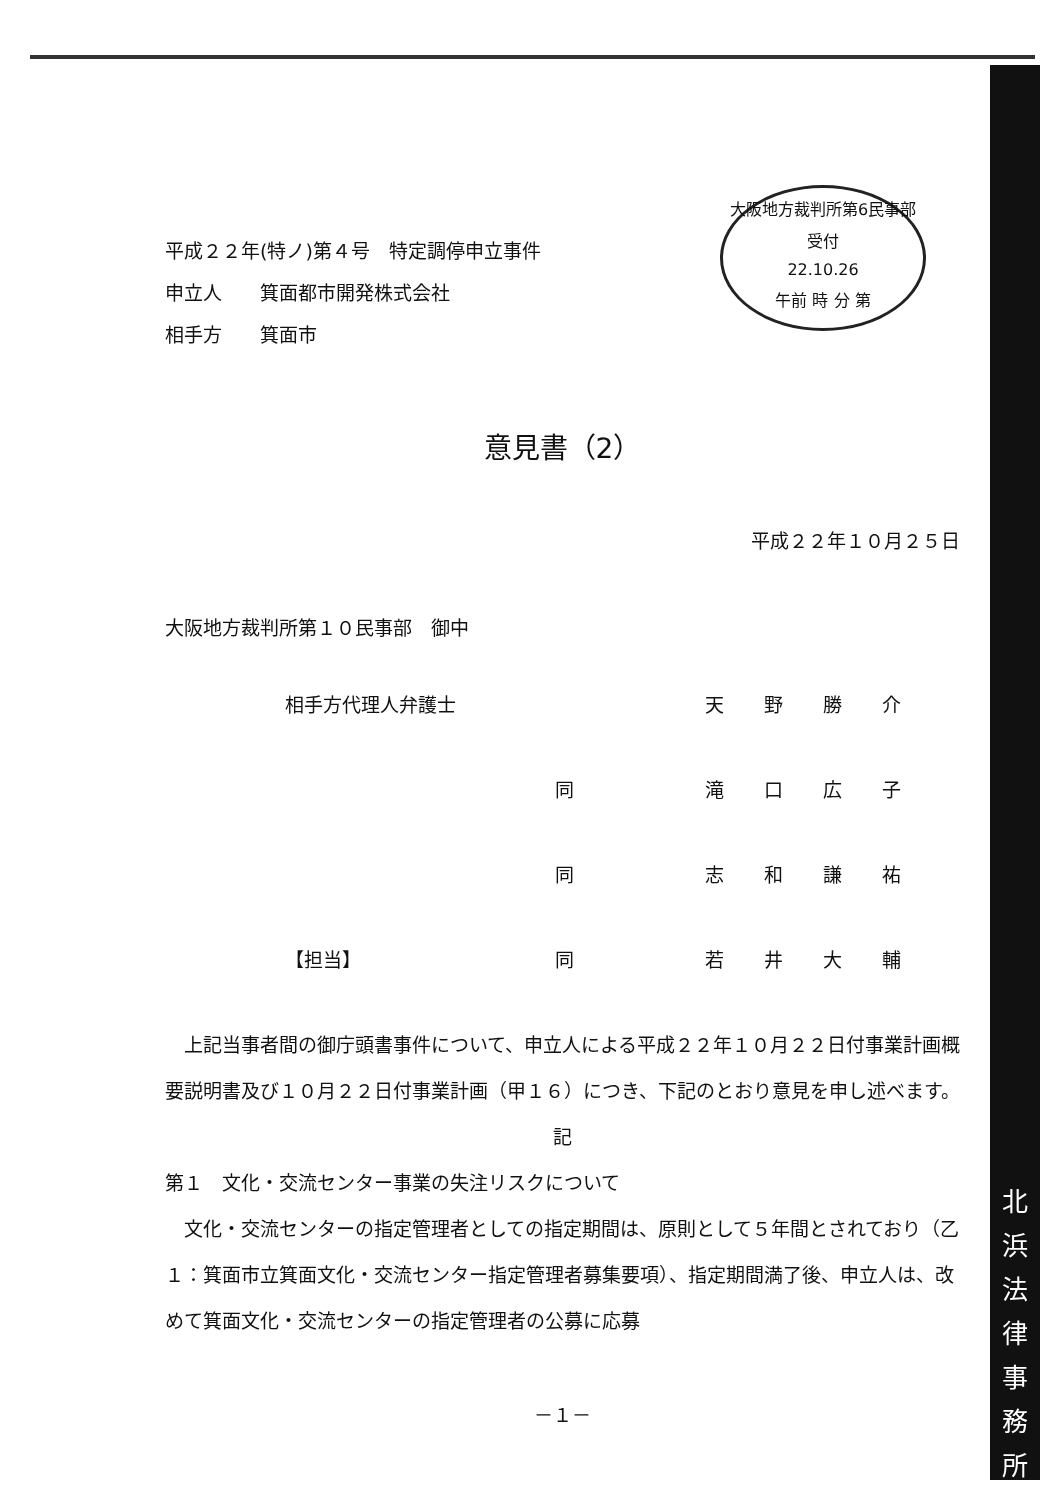北
浜
法
律
事
務
所
大阪地方裁判所第6民事部
受付
22.10.26
午前 時 分 第
平成２２年(特ノ)第４号　特定調停申立事件
申立人　　箕面都市開発株式会社
相手方　　箕面市
意見書（2）
平成２２年１０月２５日
大阪地方裁判所第１０民事部　御中
相手方代理人弁護士 天野勝介 　 同 滝口広子 同 志和謙祐 【担当】 同 若井大輔
　上記当事者間の御庁頭書事件について、申立人による平成２２年１０月２２日付事業計画概要説明書及び１０月２２日付事業計画（甲１６）につき、下記のとおり意見を申し述べます。
記
第１　文化・交流センター事業の失注リスクについて
　文化・交流センターの指定管理者としての指定期間は、原則として５年間とされており（乙１：箕面市立箕面文化・交流センター指定管理者募集要項）、指定期間満了後、申立人は、改めて箕面文化・交流センターの指定管理者の公募に応募
－１－